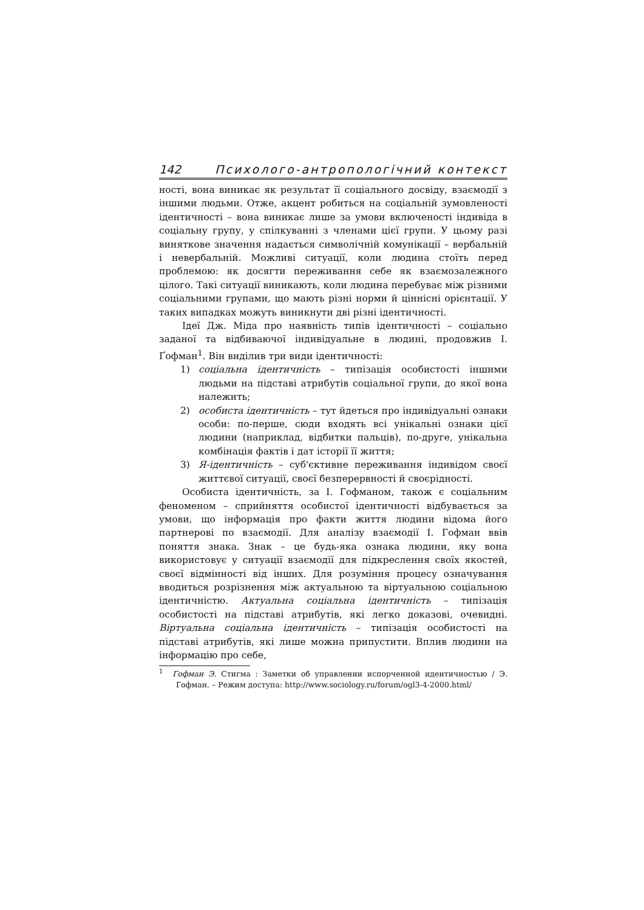142 Психолого-антропологічний контекст
ності, вона виникає як результат її соціального досвіду, взаємодії з іншими людьми. Отже, акцент робиться на соціальній зумовленості ідентичності – вона виникає лише за умови включеності індивіда в соціальну групу, у спілкуванні з членами цієї групи. У цьому разі виняткове значення надається символічній комунікації – вербальній і невербальній. Можливі ситуації, коли людина стоїть перед проблемою: як досягти переживання себе як взаємозалежного цілого. Такі ситуації виникають, коли людина перебуває між різними соціальними групами, що мають різні норми й ціннісні орієнтації. У таких випадках можуть виникнути дві різні ідентичності.
Ідеї Дж. Міда про наявність типів ідентичності – соціально заданої та відбиваючої індивідуальне в людині, продовжив І. Ґофман<sup>1</sup>. Він виділив три види ідентичності:
1) соціальна ідентичність – типізація особистості іншими людьми на підставі атрибутів соціальної групи, до якої вона належить;
2) особиста ідентичність – тут йдеться про індивідуальні ознаки особи: по-перше, сюди входять всі унікальні ознаки цієї людини (наприклад, відбитки пальців), по-друге, унікальна комбінація фактів і дат історії її життя;
3) Я-ідентичність – суб'єктивне переживання індивідом своєї життєвої ситуації, своєї безперервності й своєрідності.
Особиста ідентичність, за І. Гофманом, також є соціальним феноменом – сприйняття особистої ідентичності відбувається за умови, що інформація про факти життя людини відома його партнерові по взаємодії. Для аналізу взаємодії І. Гофман ввів поняття знака. Знак – це будь-яка ознака людини, яку вона використовує у ситуації взаємодії для підкреслення своїх якостей, своєї відмінності від інших. Для розуміння процесу означування вводиться розрізнення між актуальною та віртуальною соціальною ідентичністю. Актуальна соціальна ідентичність – типізація особистості на підставі атрибутів, які легко доказові, очевидні. Віртуальна соціальна ідентичність – типізація особистості на підставі атрибутів, які лише можна припустити. Вплив людини на інформацію про себе,
<sup>1</sup> Гофман Э. Стигма : Заметки об управлении испорченной идентичностью / Э. Гофман. – Режим доступа: http://www.sociology.ru/forum/ogl3-4-2000.html/